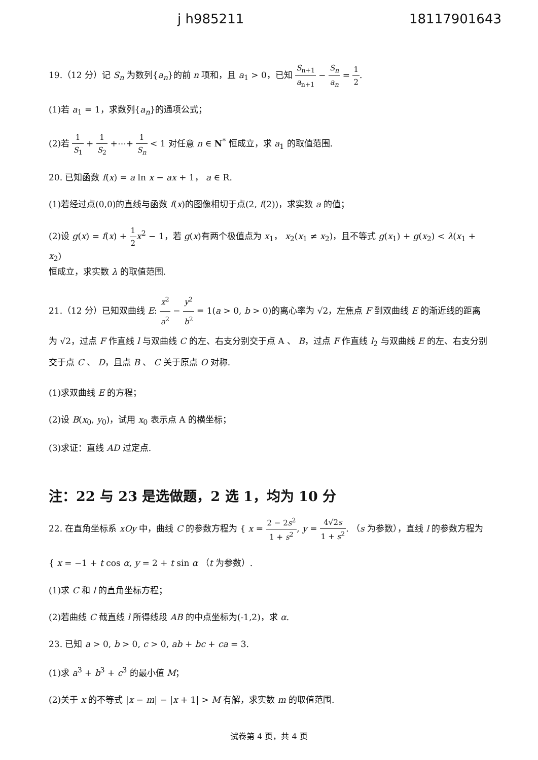j h985211 18117901643
19.（12 分）记 S<sub>n</sub> 为数列{a<sub>n</sub>}的前 n 项和，且 a<sub>1</sub> > 0，已知 S<sub>n+1</sub> a<sub>n+1</sub> − S<sub>n</sub> a<sub>n</sub> = 1 2.
(1)若 a<sub>1</sub> = 1，求数列{a<sub>n</sub>}的通项公式；
(2)若 1 S<sub>1</sub> + 1 S<sub>2</sub> +⋯+ 1 S<sub>n</sub> < 1 对任意 n ∈ N<sup>*</sup> 恒成立，求 a<sub>1</sub> 的取值范围.
20. 已知函数 f(x) = a ln x − ax + 1， a ∈ R.
(1)若经过点(0,0)的直线与函数 f(x)的图像相切于点(2, f(2))，求实数 a 的值；
(2)设 g(x) = f(x) + 1 2 x<sup>2</sup> − 1，若 g(x)有两个极值点为 x<sub>1</sub>， x<sub>2</sub>(x<sub>1</sub> ≠ x<sub>2</sub>)，且不等式 g(x<sub>1</sub>) + g(x<sub>2</sub>) < λ(x<sub>1</sub> + x<sub>2</sub>)
恒成立，求实数 λ 的取值范围.
21.（12 分）已知双曲线 E: x<sup>2</sup> a<sup>2</sup> − y<sup>2</sup> b<sup>2</sup> = 1(a > 0, b > 0)的离心率为 √2，左焦点 F 到双曲线 E 的渐近线的距离为 √2，过点 F 作直线 l 与双曲线 C 的左、右支分别交于点 A 、 B，过点 F 作直线 l<sub>2</sub> 与双曲线 E 的左、右支分别交于点 C 、 D，且点 B 、 C 关于原点 O 对称.
(1)求双曲线 E 的方程；
(2)设 B(x<sub>0</sub>, y<sub>0</sub>)，试用 x<sub>0</sub> 表示点 A 的横坐标；
(3)求证：直线 AD 过定点.
注：22 与 23 是选做题，2 选 1，均为 10 分
22. 在直角坐标系 xOy 中，曲线 C 的参数方程为 { x = 2 − 2s<sup>2</sup> 1 + s<sup>2</sup>, y = 4√2s 1 + s<sup>2</sup>. （s 为参数），直线 l 的参数方程为
{ x = −1 + t cos α, y = 2 + t sin α （t 为参数）.
(1)求 C 和 l 的直角坐标方程；
(2)若曲线 C 截直线 l 所得线段 AB 的中点坐标为(-1,2)，求 α.
23. 已知 a > 0, b > 0, c > 0, ab + bc + ca = 3.
(1)求 a<sup>3</sup> + b<sup>3</sup> + c<sup>3</sup> 的最小值 M；
(2)关于 x 的不等式 |x − m| − |x + 1| > M 有解，求实数 m 的取值范围.
试卷第 4 页，共 4 页